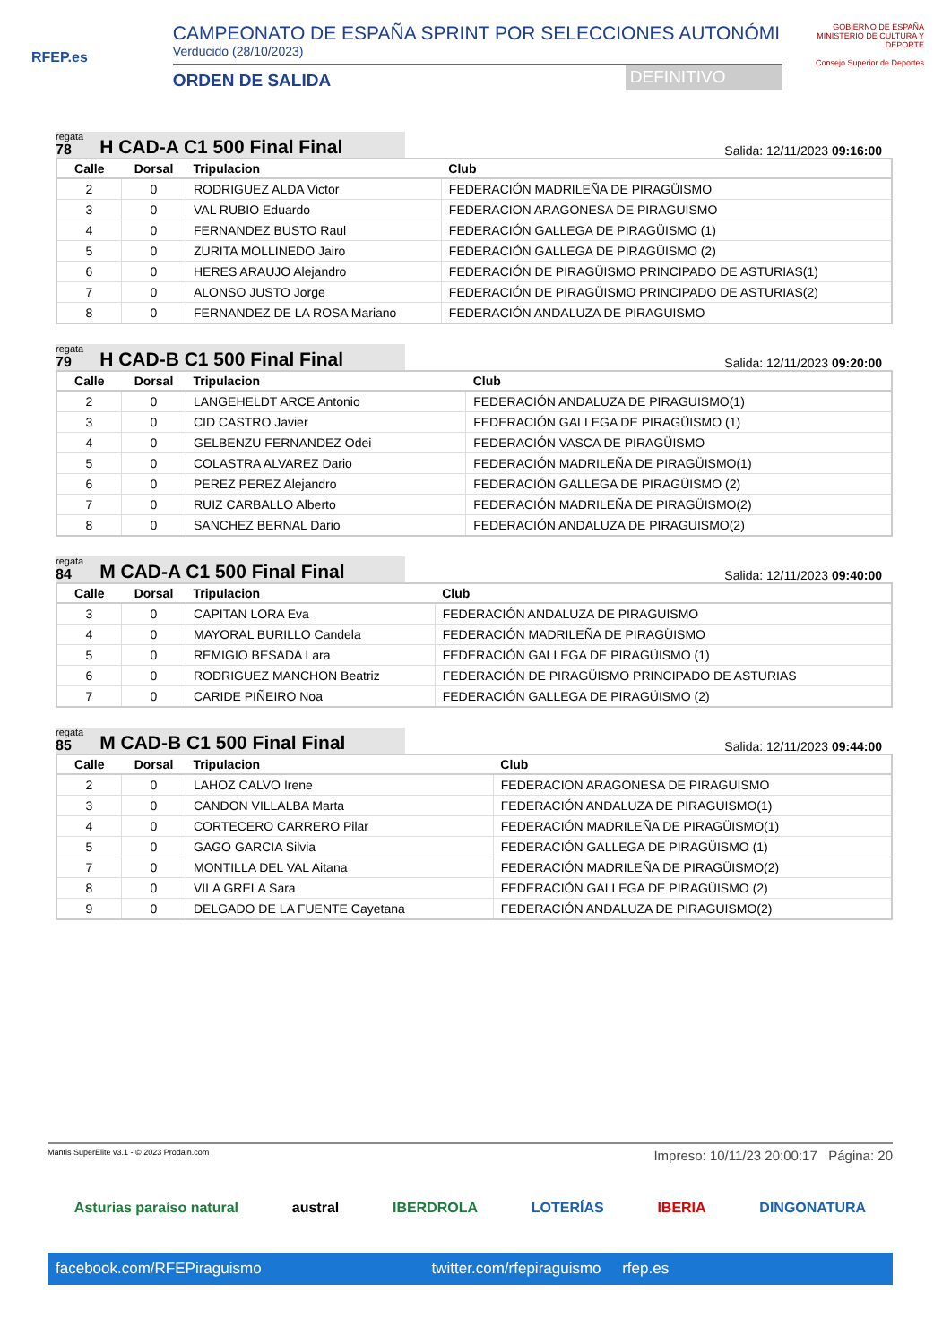RFEP.es
CAMPEONATO DE ESPAÑA SPRINT POR SELECCIONES AUTONÓMI
Verducido (28/10/2023)
ORDEN DE SALIDA DEFINITIVO
GOBIERNO DE ESPAÑA MINISTERIO DE CULTURA Y DEPORTE
Consejo Superior de Deportes
regata
78
H CAD-A C1 500 Final Final
Salida: 12/11/2023 09:16:00
| Calle | Dorsal | Tripulacion | Club |
| --- | --- | --- | --- |
| 2 | 0 | RODRIGUEZ ALDA Victor | FEDERACIÓN MADRILEÑA DE PIRAGÜISMO |
| 3 | 0 | VAL RUBIO Eduardo | FEDERACION ARAGONESA DE PIRAGUISMO |
| 4 | 0 | FERNANDEZ BUSTO Raul | FEDERACIÓN GALLEGA DE PIRAGÜISMO (1) |
| 5 | 0 | ZURITA MOLLINEDO Jairo | FEDERACIÓN GALLEGA DE PIRAGÜISMO (2) |
| 6 | 0 | HERES ARAUJO Alejandro | FEDERACIÓN DE PIRAGÜISMO PRINCIPADO DE ASTURIAS(1) |
| 7 | 0 | ALONSO JUSTO Jorge | FEDERACIÓN DE PIRAGÜISMO PRINCIPADO DE ASTURIAS(2) |
| 8 | 0 | FERNANDEZ DE LA ROSA Mariano | FEDERACIÓN ANDALUZA DE PIRAGUISMO |
regata
79
H CAD-B C1 500 Final Final
Salida: 12/11/2023 09:20:00
| Calle | Dorsal | Tripulacion | Club |
| --- | --- | --- | --- |
| 2 | 0 | LANGEHELDT ARCE Antonio | FEDERACIÓN ANDALUZA DE PIRAGUISMO(1) |
| 3 | 0 | CID CASTRO Javier | FEDERACIÓN GALLEGA DE PIRAGÜISMO (1) |
| 4 | 0 | GELBENZU FERNANDEZ Odei | FEDERACIÓN VASCA DE PIRAGÜISMO |
| 5 | 0 | COLASTRA ALVAREZ Dario | FEDERACIÓN MADRILEÑA DE PIRAGÜISMO(1) |
| 6 | 0 | PEREZ PEREZ Alejandro | FEDERACIÓN GALLEGA DE PIRAGÜISMO (2) |
| 7 | 0 | RUIZ CARBALLO Alberto | FEDERACIÓN MADRILEÑA DE PIRAGÜISMO(2) |
| 8 | 0 | SANCHEZ BERNAL Dario | FEDERACIÓN ANDALUZA DE PIRAGUISMO(2) |
regata
84
M CAD-A C1 500 Final Final
Salida: 12/11/2023 09:40:00
| Calle | Dorsal | Tripulacion | Club |
| --- | --- | --- | --- |
| 3 | 0 | CAPITAN LORA Eva | FEDERACIÓN ANDALUZA DE PIRAGUISMO |
| 4 | 0 | MAYORAL BURILLO Candela | FEDERACIÓN MADRILEÑA DE PIRAGÜISMO |
| 5 | 0 | REMIGIO BESADA Lara | FEDERACIÓN GALLEGA DE PIRAGÜISMO (1) |
| 6 | 0 | RODRIGUEZ MANCHON Beatriz | FEDERACIÓN DE PIRAGÜISMO PRINCIPADO DE ASTURIAS |
| 7 | 0 | CARIDE PIÑEIRO Noa | FEDERACIÓN GALLEGA DE PIRAGÜISMO (2) |
regata
85
M CAD-B C1 500 Final Final
Salida: 12/11/2023 09:44:00
| Calle | Dorsal | Tripulacion | Club |
| --- | --- | --- | --- |
| 2 | 0 | LAHOZ CALVO Irene | FEDERACION ARAGONESA DE PIRAGUISMO |
| 3 | 0 | CANDON VILLALBA Marta | FEDERACIÓN ANDALUZA DE PIRAGUISMO(1) |
| 4 | 0 | CORTECERO CARRERO Pilar | FEDERACIÓN MADRILEÑA DE PIRAGÜISMO(1) |
| 5 | 0 | GAGO GARCIA Silvia | FEDERACIÓN GALLEGA DE PIRAGÜISMO (1) |
| 7 | 0 | MONTILLA DEL VAL Aitana | FEDERACIÓN MADRILEÑA DE PIRAGÜISMO(2) |
| 8 | 0 | VILA GRELA Sara | FEDERACIÓN GALLEGA DE PIRAGÜISMO (2) |
| 9 | 0 | DELGADO DE LA FUENTE Cayetana | FEDERACIÓN ANDALUZA DE PIRAGUISMO(2) |
Mantis SuperElite v3.1 - © 2023 Prodain.com Impreso: 10/11/23 20:00:17 Página: 20
Asturias paraíso natural austral IBERDROLA LOTERÍAS IBERIA DINGONATURA
facebook.com/RFEPiraguismo twitter.com/rfepiraguismo rfep.es